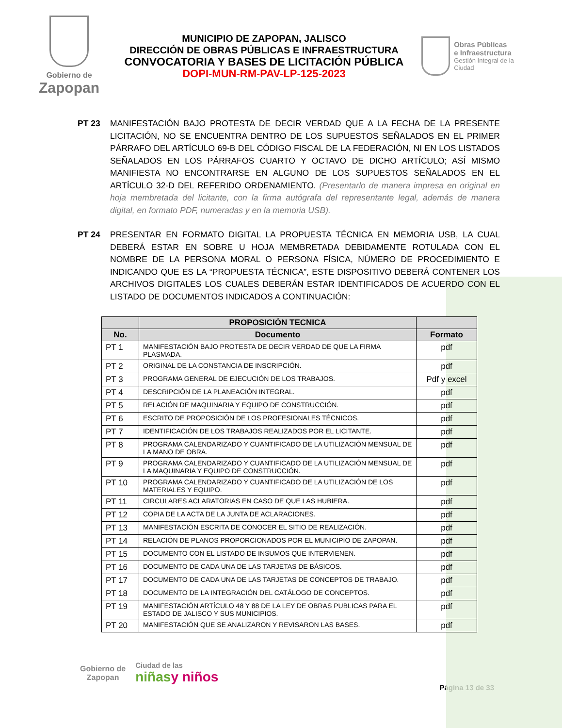Gobierno de
Zapopan
MUNICIPIO DE ZAPOPAN, JALISCO
DIRECCIÓN DE OBRAS PÚBLICAS E INFRAESTRUCTURA
CONVOCATORIA Y BASES DE LICITACIÓN PÚBLICA
DOPI-MUN-RM-PAV-LP-125-2023
Obras Públicas
e Infraestructura
Gestión Integral de la Ciudad
PT 23 MANIFESTACIÓN BAJO PROTESTA DE DECIR VERDAD QUE A LA FECHA DE LA PRESENTE LICITACIÓN, NO SE ENCUENTRA DENTRO DE LOS SUPUESTOS SEÑALADOS EN EL PRIMER PÁRRAFO DEL ARTÍCULO 69-B DEL CÓDIGO FISCAL DE LA FEDERACIÓN, NI EN LOS LISTADOS SEÑALADOS EN LOS PÁRRAFOS CUARTO Y OCTAVO DE DICHO ARTÍCULO; ASÍ MISMO MANIFIESTA NO ENCONTRARSE EN ALGUNO DE LOS SUPUESTOS SEÑALADOS EN EL ARTÍCULO 32-D DEL REFERIDO ORDENAMIENTO. (Presentarlo de manera impresa en original en hoja membretada del licitante, con la firma autógrafa del representante legal, además de manera digital, en formato PDF, numeradas y en la memoria USB).
PT 24 PRESENTAR EN FORMATO DIGITAL LA PROPUESTA TÉCNICA EN MEMORIA USB, LA CUAL DEBERÁ ESTAR EN SOBRE U HOJA MEMBRETADA DEBIDAMENTE ROTULADA CON EL NOMBRE DE LA PERSONA MORAL O PERSONA FÍSICA, NÚMERO DE PROCEDIMIENTO E INDICANDO QUE ES LA “PROPUESTA TÉCNICA”, ESTE DISPOSITIVO DEBERÁ CONTENER LOS ARCHIVOS DIGITALES LOS CUALES DEBERÁN ESTAR IDENTIFICADOS DE ACUERDO CON EL LISTADO DE DOCUMENTOS INDICADOS A CONTINUACIÓN:
| | PROPOSICIÓN TECNICA | |
| --- | --- | --- |
| No. | Documento | Formato |
| PT 1 | MANIFESTACIÓN BAJO PROTESTA DE DECIR VERDAD DE QUE LA FIRMA PLASMADA. | pdf |
| PT 2 | ORIGINAL DE LA CONSTANCIA DE INSCRIPCIÓN. | pdf |
| PT 3 | PROGRAMA GENERAL DE EJECUCIÓN DE LOS TRABAJOS. | Pdf y excel |
| PT 4 | DESCRIPCIÓN DE LA PLANEACIÓN INTEGRAL. | pdf |
| PT 5 | RELACIÓN DE MAQUINARIA Y EQUIPO DE CONSTRUCCIÓN. | pdf |
| PT 6 | ESCRITO DE PROPOSICIÓN DE LOS PROFESIONALES TÉCNICOS. | pdf |
| PT 7 | IDENTIFICACIÓN DE LOS TRABAJOS REALIZADOS POR EL LICITANTE. | pdf |
| PT 8 | PROGRAMA CALENDARIZADO Y CUANTIFICADO DE LA UTILIZACIÓN MENSUAL DE LA MANO DE OBRA. | pdf |
| PT 9 | PROGRAMA CALENDARIZADO Y CUANTIFICADO DE LA UTILIZACIÓN MENSUAL DE LA MAQUINARIA Y EQUIPO DE CONSTRUCCIÓN. | pdf |
| PT 10 | PROGRAMA CALENDARIZADO Y CUANTIFICADO DE LA UTILIZACIÓN DE LOS MATERIALES Y EQUIPO. | pdf |
| PT 11 | CIRCULARES ACLARATORIAS EN CASO DE QUE LAS HUBIERA. | pdf |
| PT 12 | COPIA DE LA ACTA DE LA JUNTA DE ACLARACIONES. | pdf |
| PT 13 | MANIFESTACIÓN ESCRITA DE CONOCER EL SITIO DE REALIZACIÓN. | pdf |
| PT 14 | RELACIÓN DE PLANOS PROPORCIONADOS POR EL MUNICIPIO DE ZAPOPAN. | pdf |
| PT 15 | DOCUMENTO CON EL LISTADO DE INSUMOS QUE INTERVIENEN. | pdf |
| PT 16 | DOCUMENTO DE CADA UNA DE LAS TARJETAS DE BÁSICOS. | pdf |
| PT 17 | DOCUMENTO DE CADA UNA DE LAS TARJETAS DE CONCEPTOS DE TRABAJO. | pdf |
| PT 18 | DOCUMENTO DE LA INTEGRACIÓN DEL CATÁLOGO DE CONCEPTOS. | pdf |
| PT 19 | MANIFESTACIÓN ARTÍCULO 48 Y 88 DE LA LEY DE OBRAS PUBLICAS PARA EL ESTADO DE JALISCO Y SUS MUNICIPIOS. | pdf |
| PT 20 | MANIFESTACIÓN QUE SE ANALIZARON Y REVISARON LAS BASES. | pdf |
Gobierno de
Zapopan
Ciudad de las
niñasy niños
Página 13 de 33